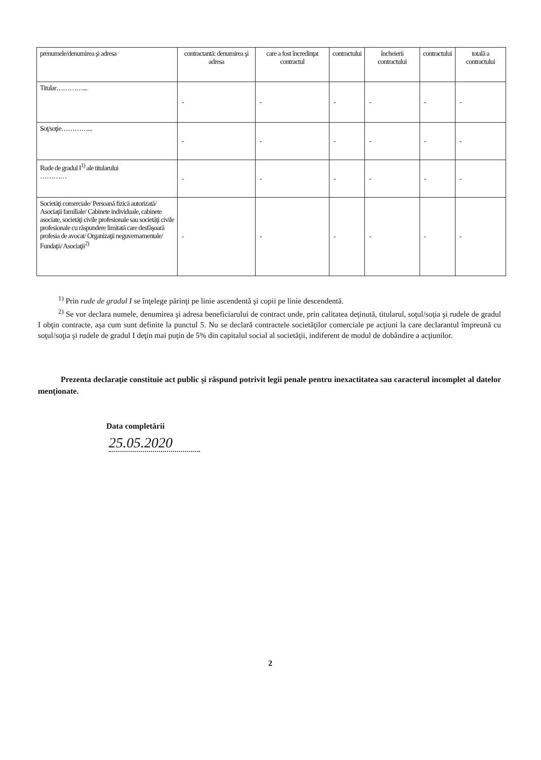| prenumele/denumirea şi adresa | contractantă: denumirea şi adresa | care a fost încredinţat contractul | contractului | încheierii contractului | contractului | totală a contractului |
| Titular…………... | - | - | - | - | - | - |
| Soţ/soţie…………... | - | - | - | - | - | - |
| Rude de gradul I<sup>1)</sup> ale titularului ………… | - | - | - | - | - | - |
| Societăţi comerciale/ Persoană fizică autorizată/ Asociaţii familiale/ Cabinete individuale, cabinete asociate, societăţi civile profesionale sau societăţi civile profesionale cu răspundere limitată care desfăşoară profesia de avocat/ Organizaţii neguvernamentale/ Fundaţii/ Asociaţii<sup>2)</sup> | - | - | - | - | - | - |
<sup>1)</sup> Prin rude de gradul I se înţelege părinţi pe linie ascendentă şi copii pe linie descendentă.
<sup>2)</sup> Se vor declara numele, denumirea şi adresa beneficiarului de contract unde, prin calitatea deţinută, titularul, soţul/soţia şi rudele de gradul I obţin contracte, aşa cum sunt definite la punctul 5. Nu se declară contractele societăţilor comerciale pe acţiuni la care declarantul împreună cu soţul/soţia şi rudele de gradul I deţin mai puţin de 5% din capitalul social al societăţii, indiferent de modul de dobândire a acţiunilor.
Prezenta declaraţie constituie act public şi răspund potrivit legii penale pentru inexactitatea sau caracterul incomplet al datelor menţionate.
Data completării
25.05.2020
2